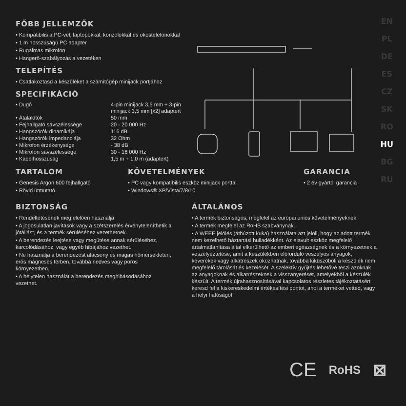EN
PL
DE
ES
CZ
SK
RO
HU
BG
RU
FŐBB JELLEMZŐK
• Kompatibilis a PC-vel, laptopokkal, konzolokkal és okostelefonokkal
• 1 m hosszúságú PC adapter
• Rugalmas mikrofon
• Hangerő-szabályozás a vezetéken
TELEPÍTÉS
• Csatlakoztasd a készüléket a számítógép minijack portjához
SPECIFIKÁCIÓ
| • Dugó | 4-pin minijack 3,5 mm + 3-pin minijack 3,5 mm [x2] adaptert |
| • Átalakítók | 50 mm |
| • Fejhallgató sávszélessége | 20 - 20 000 Hz |
| • Hangszórók dinamikája | 116 dB |
| • Hangszórók impedanciája | 32 Ohm |
| • Mikrofon érzékenysége | - 38 dB |
| • Mikrofon sávszélessége | 30 - 16 000 Hz |
| • Kábelhosszúság | 1,5 m + 1,0 m (adaptert) |
TARTALOM
• Genesis Argon 600 fejhallgató
• Rövid útmutató
KÖVETELMÉNYEK
• PC vagy kompatibilis eszköz minijack porttal
• Windows® XP/Vista/7/8/10
GARANCIA
• 2 év gyártói garancia
BIZTONSÁG
• Rendeltetésének megfelelően használja.
• A jogosulatlan javítások vagy a szétszerelés érvényteleníthetik a jótállást, és a termék sérüléséhez vezethetnek.
• A berendezés leejtése vagy megütése annak sérüléséhez, karcolódásához, vagy egyéb hibájához vezethet.
• Ne használja a berendezést alacsony és magas hőmérsékleten, erős mágneses térben, továbbá nedves vagy poros környezetben.
• A helytelen használat a berendezés meghibásodásához vezethet.
ÁLTALÁNOS
• A termék biztonságos, megfelel az európai uniós követelményeknek.
• A termék megfelel az RoHS szabványnak.
• A WEEE jelölés (áthúzott kuka) használata azt jelöli, hogy az adott termék nem kezelhető háztartási hulladékként. Az elavult eszköz megfelelő ártalmatlanítása által elkerülhető az emberi egészségnek és a környezetnek a veszélyeztetése, amit a készülékben előforduló veszélyes anyagok, keverékek vagy alkatrészek okozhatnak, továbbá kiküszöböli a készülék nem megfelelő tárolását és kezelését. A szelektív gyűjtés lehetővé teszi azoknak az anyagoknak és alkatrészeknek a visszanyerését, amelyekből a készülék készült. A termék újrahasznosításával kapcsolatos részletes tájékoztatásért keresd fel a kiskereskedelmi értékesítési pontot, ahol a terméket vetted, vagy a helyi hatóságot!
CE RoHS ⊠